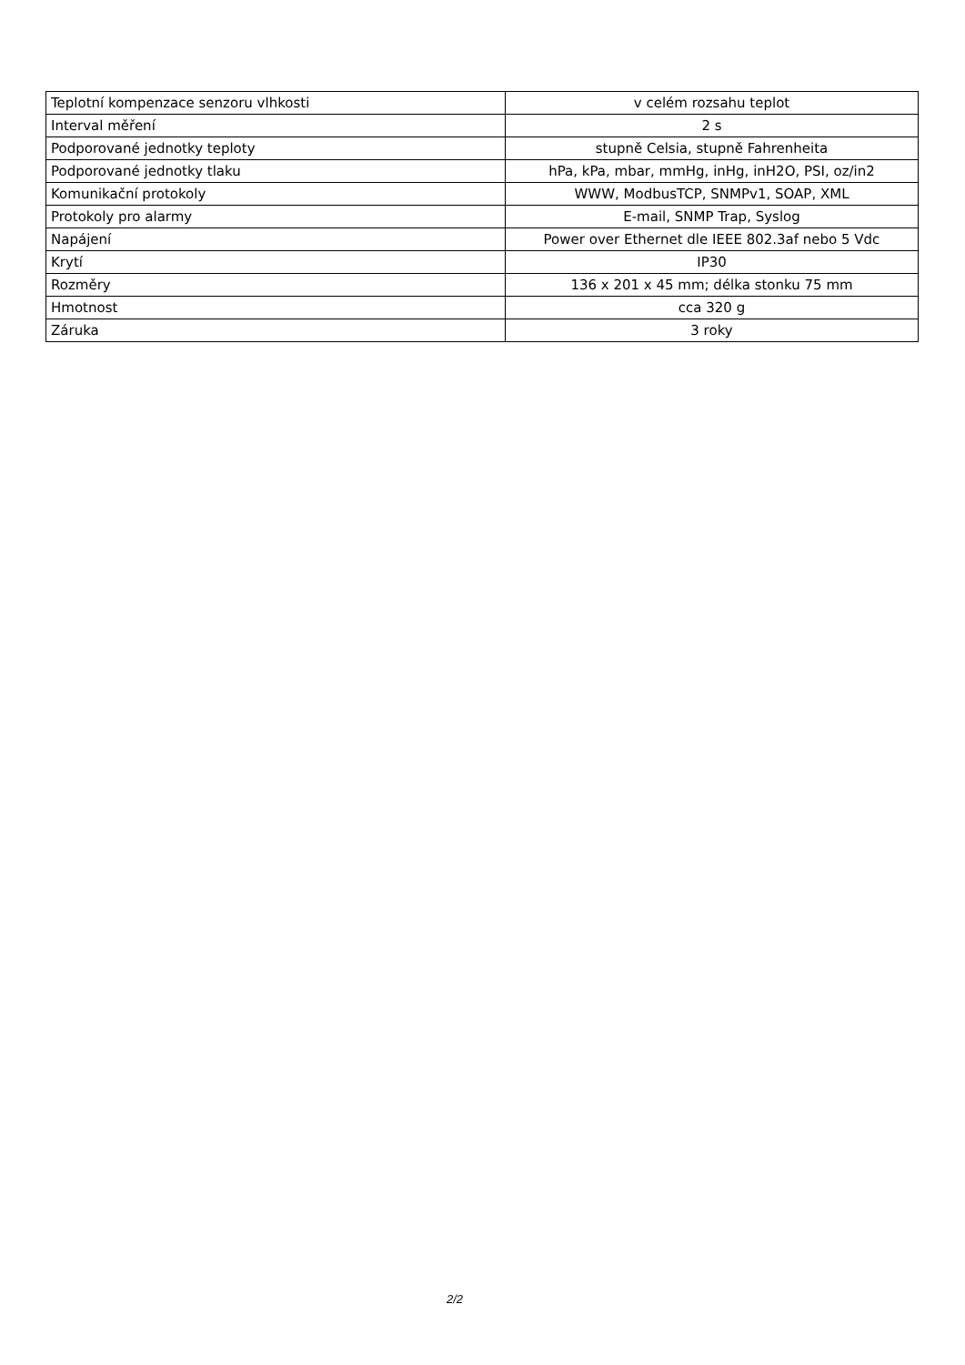| Teplotní kompenzace senzoru vlhkosti | v celém rozsahu teplot |
| Interval měření | 2 s |
| Podporované jednotky teploty | stupně Celsia, stupně Fahrenheita |
| Podporované jednotky tlaku | hPa, kPa, mbar, mmHg, inHg, inH2O, PSI, oz/in2 |
| Komunikační protokoly | WWW, ModbusTCP, SNMPv1, SOAP, XML |
| Protokoly pro alarmy | E-mail, SNMP Trap, Syslog |
| Napájení | Power over Ethernet dle IEEE 802.3af nebo 5 Vdc |
| Krytí | IP30 |
| Rozměry | 136 x 201 x 45 mm; délka stonku 75 mm |
| Hmotnost | cca 320 g |
| Záruka | 3 roky |
2/2